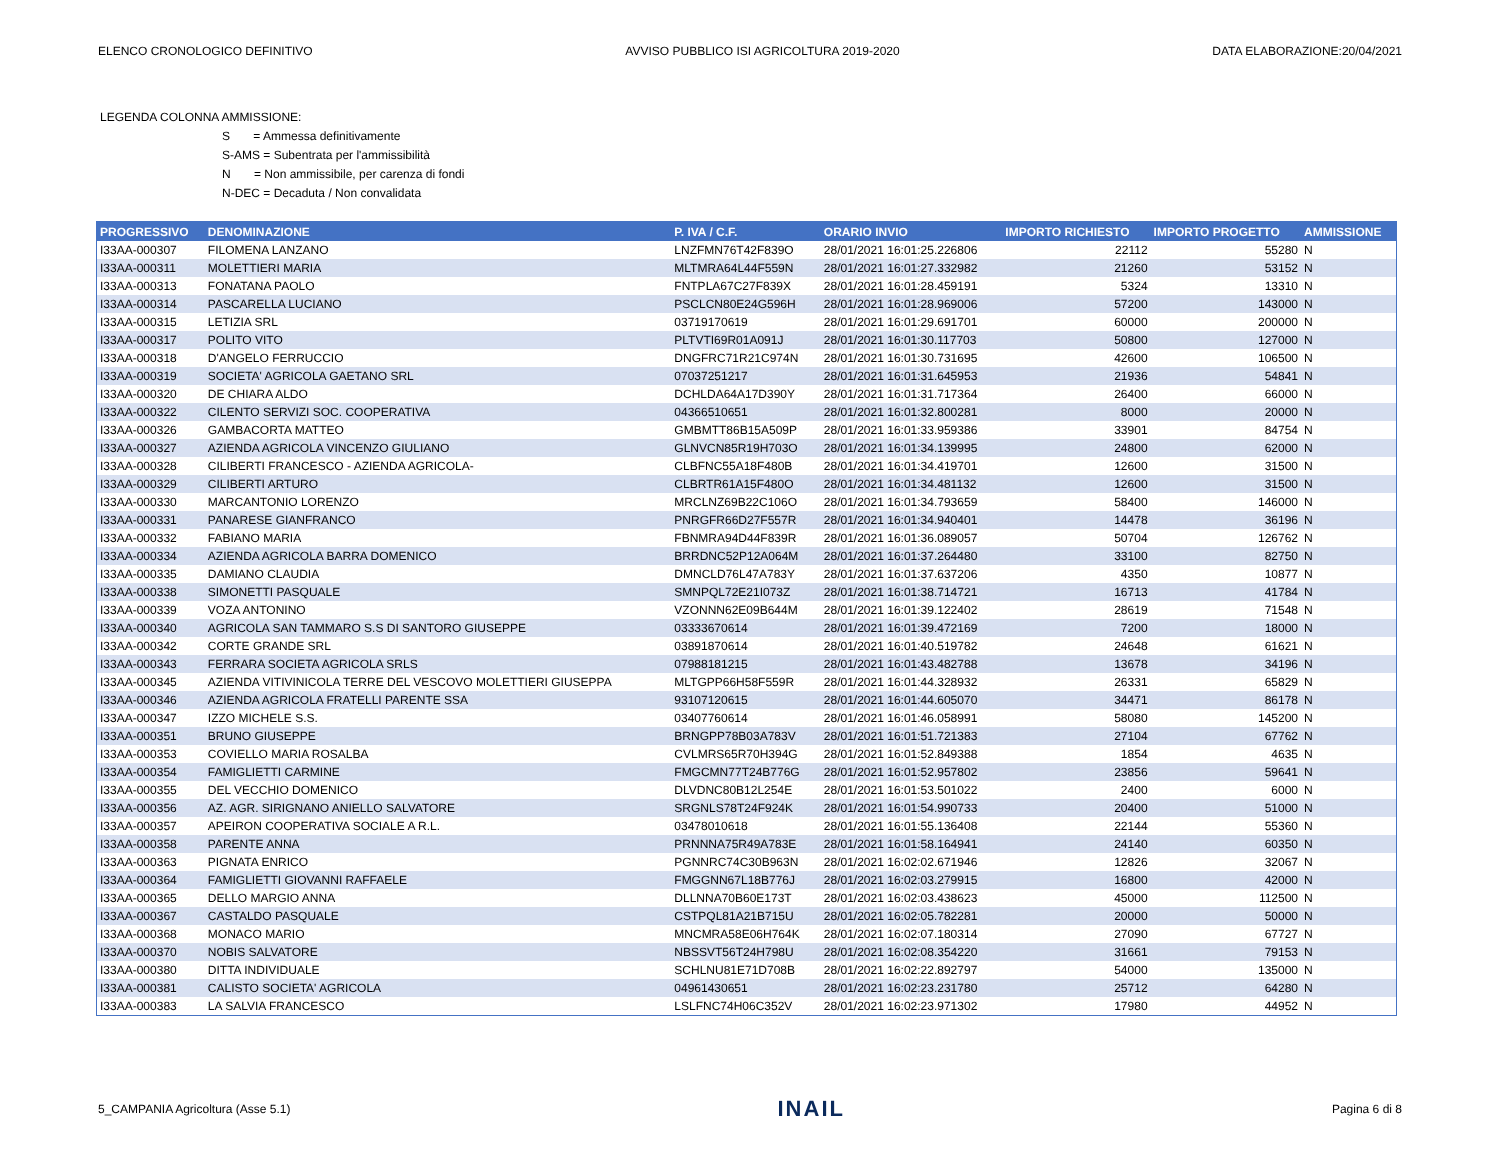ELENCO CRONOLOGICO DEFINITIVO AVVISO PUBBLICO ISI AGRICOLTURA 2019-2020 DATA ELABORAZIONE:20/04/2021
LEGENDA COLONNA AMMISSIONE:
S = Ammessa definitivamente
S-AMS = Subentrata per l'ammissibilità
N = Non ammissibile, per carenza di fondi
N-DEC = Decaduta / Non convalidata
| PROGRESSIVO | DENOMINAZIONE | P. IVA / C.F. | ORARIO INVIO | IMPORTO RICHIESTO | IMPORTO PROGETTO | AMMISSIONE |
| --- | --- | --- | --- | --- | --- | --- |
| I33AA-000307 | FILOMENA LANZANO | LNZFMN76T42F839O | 28/01/2021 16:01:25.226806 | 22112 | 55280 | N |
| I33AA-000311 | MOLETTIERI MARIA | MLTMRA64L44F559N | 28/01/2021 16:01:27.332982 | 21260 | 53152 | N |
| I33AA-000313 | FONATANA PAOLO | FNTPLA67C27F839X | 28/01/2021 16:01:28.459191 | 5324 | 13310 | N |
| I33AA-000314 | PASCARELLA LUCIANO | PSCLCN80E24G596H | 28/01/2021 16:01:28.969006 | 57200 | 143000 | N |
| I33AA-000315 | LETIZIA SRL | 03719170619 | 28/01/2021 16:01:29.691701 | 60000 | 200000 | N |
| I33AA-000317 | POLITO VITO | PLTVTI69R01A091J | 28/01/2021 16:01:30.117703 | 50800 | 127000 | N |
| I33AA-000318 | D'ANGELO FERRUCCIO | DNGFRC71R21C974N | 28/01/2021 16:01:30.731695 | 42600 | 106500 | N |
| I33AA-000319 | SOCIETA' AGRICOLA GAETANO SRL | 07037251217 | 28/01/2021 16:01:31.645953 | 21936 | 54841 | N |
| I33AA-000320 | DE CHIARA ALDO | DCHLDA64A17D390Y | 28/01/2021 16:01:31.717364 | 26400 | 66000 | N |
| I33AA-000322 | CILENTO SERVIZI SOC. COOPERATIVA | 04366510651 | 28/01/2021 16:01:32.800281 | 8000 | 20000 | N |
| I33AA-000326 | GAMBACORTA MATTEO | GMBMTT86B15A509P | 28/01/2021 16:01:33.959386 | 33901 | 84754 | N |
| I33AA-000327 | AZIENDA AGRICOLA VINCENZO GIULIANO | GLNVCN85R19H703O | 28/01/2021 16:01:34.139995 | 24800 | 62000 | N |
| I33AA-000328 | CILIBERTI FRANCESCO - AZIENDA AGRICOLA- | CLBFNC55A18F480B | 28/01/2021 16:01:34.419701 | 12600 | 31500 | N |
| I33AA-000329 | CILIBERTI ARTURO | CLBRTR61A15F480O | 28/01/2021 16:01:34.481132 | 12600 | 31500 | N |
| I33AA-000330 | MARCANTONIO LORENZO | MRCLNZ69B22C106O | 28/01/2021 16:01:34.793659 | 58400 | 146000 | N |
| I33AA-000331 | PANARESE GIANFRANCO | PNRGFR66D27F557R | 28/01/2021 16:01:34.940401 | 14478 | 36196 | N |
| I33AA-000332 | FABIANO MARIA | FBNMRA94D44F839R | 28/01/2021 16:01:36.089057 | 50704 | 126762 | N |
| I33AA-000334 | AZIENDA AGRICOLA BARRA DOMENICO | BRRDNC52P12A064M | 28/01/2021 16:01:37.264480 | 33100 | 82750 | N |
| I33AA-000335 | DAMIANO CLAUDIA | DMNCLD76L47A783Y | 28/01/2021 16:01:37.637206 | 4350 | 10877 | N |
| I33AA-000338 | SIMONETTI PASQUALE | SMNPQL72E21I073Z | 28/01/2021 16:01:38.714721 | 16713 | 41784 | N |
| I33AA-000339 | VOZA ANTONINO | VZONNN62E09B644M | 28/01/2021 16:01:39.122402 | 28619 | 71548 | N |
| I33AA-000340 | AGRICOLA SAN TAMMARO S.S DI SANTORO GIUSEPPE | 03333670614 | 28/01/2021 16:01:39.472169 | 7200 | 18000 | N |
| I33AA-000342 | CORTE GRANDE SRL | 03891870614 | 28/01/2021 16:01:40.519782 | 24648 | 61621 | N |
| I33AA-000343 | FERRARA SOCIETA AGRICOLA SRLS | 07988181215 | 28/01/2021 16:01:43.482788 | 13678 | 34196 | N |
| I33AA-000345 | AZIENDA VITIVINICOLA TERRE DEL VESCOVO MOLETTIERI GIUSEPPA | MLTGPP66H58F559R | 28/01/2021 16:01:44.328932 | 26331 | 65829 | N |
| I33AA-000346 | AZIENDA AGRICOLA FRATELLI PARENTE SSA | 93107120615 | 28/01/2021 16:01:44.605070 | 34471 | 86178 | N |
| I33AA-000347 | IZZO MICHELE S.S. | 03407760614 | 28/01/2021 16:01:46.058991 | 58080 | 145200 | N |
| I33AA-000351 | BRUNO GIUSEPPE | BRNGPP78B03A783V | 28/01/2021 16:01:51.721383 | 27104 | 67762 | N |
| I33AA-000353 | COVIELLO MARIA ROSALBA | CVLMRS65R70H394G | 28/01/2021 16:01:52.849388 | 1854 | 4635 | N |
| I33AA-000354 | FAMIGLIETTI CARMINE | FMGCMN77T24B776G | 28/01/2021 16:01:52.957802 | 23856 | 59641 | N |
| I33AA-000355 | DEL VECCHIO DOMENICO | DLVDNC80B12L254E | 28/01/2021 16:01:53.501022 | 2400 | 6000 | N |
| I33AA-000356 | AZ. AGR. SIRIGNANO ANIELLO SALVATORE | SRGNLS78T24F924K | 28/01/2021 16:01:54.990733 | 20400 | 51000 | N |
| I33AA-000357 | APEIRON COOPERATIVA SOCIALE A R.L. | 03478010618 | 28/01/2021 16:01:55.136408 | 22144 | 55360 | N |
| I33AA-000358 | PARENTE ANNA | PRNNNA75R49A783E | 28/01/2021 16:01:58.164941 | 24140 | 60350 | N |
| I33AA-000363 | PIGNATA ENRICO | PGNNRC74C30B963N | 28/01/2021 16:02:02.671946 | 12826 | 32067 | N |
| I33AA-000364 | FAMIGLIETTI GIOVANNI RAFFAELE | FMGGNN67L18B776J | 28/01/2021 16:02:03.279915 | 16800 | 42000 | N |
| I33AA-000365 | DELLO MARGIO ANNA | DLLNNA70B60E173T | 28/01/2021 16:02:03.438623 | 45000 | 112500 | N |
| I33AA-000367 | CASTALDO PASQUALE | CSTPQL81A21B715U | 28/01/2021 16:02:05.782281 | 20000 | 50000 | N |
| I33AA-000368 | MONACO MARIO | MNCMRA58E06H764K | 28/01/2021 16:02:07.180314 | 27090 | 67727 | N |
| I33AA-000370 | NOBIS SALVATORE | NBSSVT56T24H798U | 28/01/2021 16:02:08.354220 | 31661 | 79153 | N |
| I33AA-000380 | DITTA INDIVIDUALE | SCHLNU81E71D708B | 28/01/2021 16:02:22.892797 | 54000 | 135000 | N |
| I33AA-000381 | CALISTO SOCIETA' AGRICOLA | 04961430651 | 28/01/2021 16:02:23.231780 | 25712 | 64280 | N |
| I33AA-000383 | LA SALVIA FRANCESCO | LSLFNC74H06C352V | 28/01/2021 16:02:23.971302 | 17980 | 44952 | N |
5_CAMPANIA Agricoltura (Asse 5.1) INAIL Pagina 6 di 8